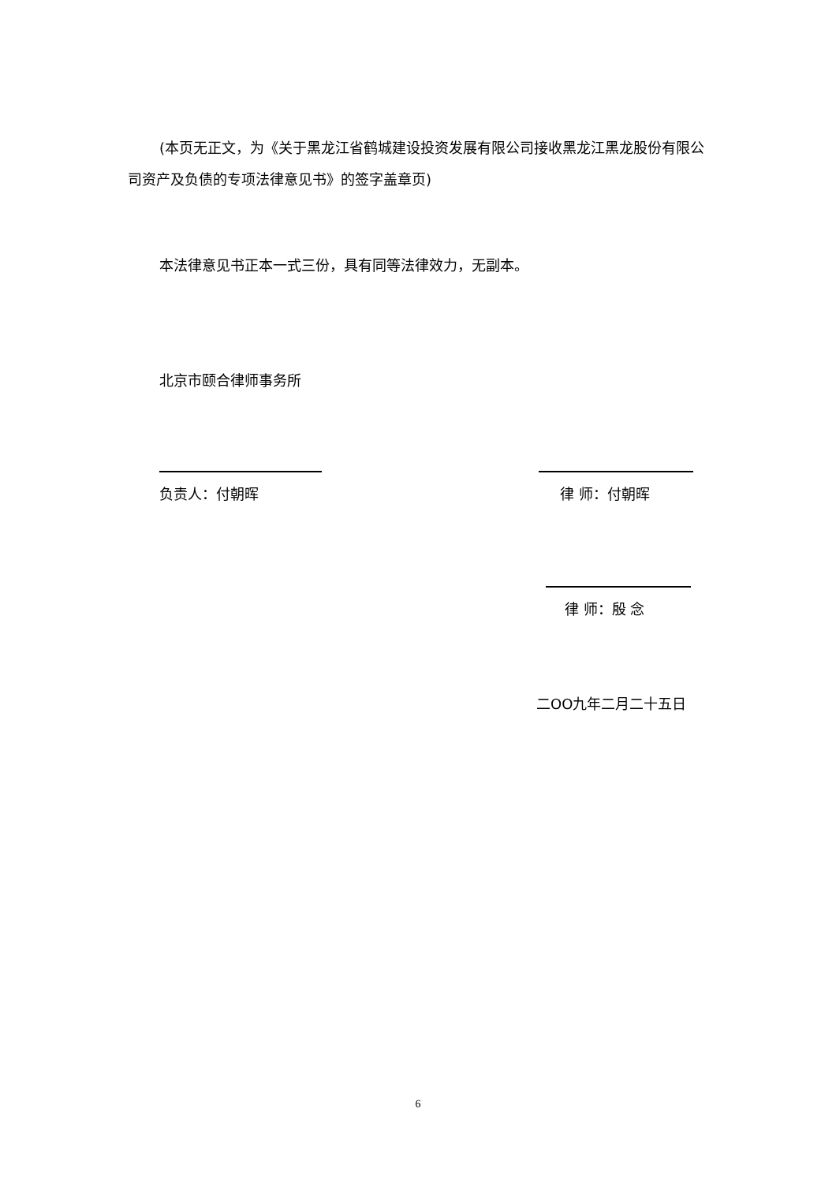(本页无正文，为《关于黑龙江省鹤城建设投资发展有限公司接收黑龙江黑龙股份有限公司资产及负债的专项法律意见书》的签字盖章页)
本法律意见书正本一式三份，具有同等法律效力，无副本。
北京市颐合律师事务所
负责人：付朝晖 律 师：付朝晖
律 师：殷 念
二OO九年二月二十五日
6